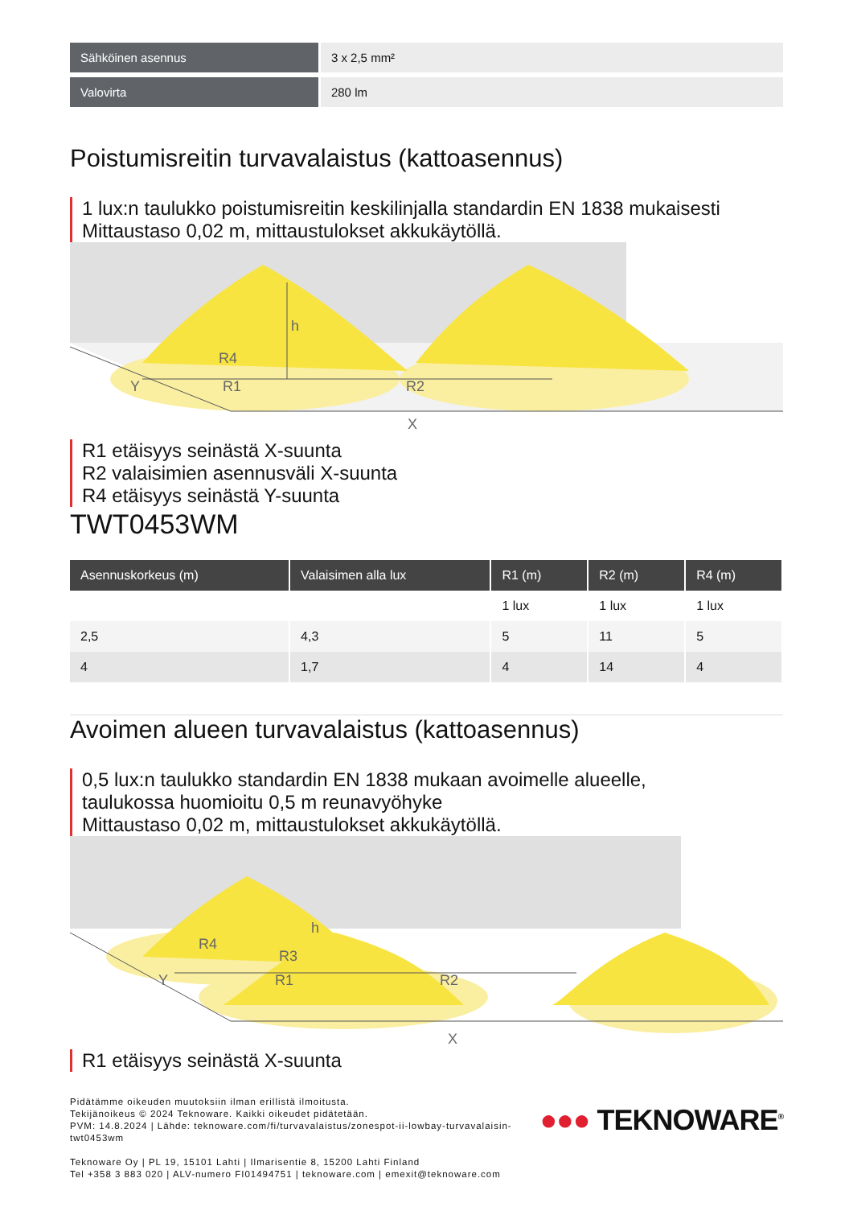| Sähköinen asennus | 3 x 2,5 mm² |
| Valovirta | 280 lm |
Poistumisreitin turvavalaistus (kattoasennus)
1 lux:n taulukko poistumisreitin keskilinjalla standardin EN 1838 mukaisesti
Mittaustaso 0,02 m, mittaustulokset akkukäytöllä.
h
R4
Y
R1
R2
X
R1 etäisyys seinästä X-suunta
R2 valaisimien asennusväli X-suunta
R4 etäisyys seinästä Y-suunta
TWT0453WM
| Asennuskorkeus (m) | Valaisimen alla lux | R1 (m) | R2 (m) | R4 (m) |
| --- | --- | --- | --- | --- |
| | | 1 lux | 1 lux | 1 lux |
| 2,5 | 4,3 | 5 | 11 | 5 |
| 4 | 1,7 | 4 | 14 | 4 |
Avoimen alueen turvavalaistus (kattoasennus)
0,5 lux:n taulukko standardin EN 1838 mukaan avoimelle alueelle,
taulukossa huomioitu 0,5 m reunavyöhyke
Mittaustaso 0,02 m, mittaustulokset akkukäytöllä.
h
R4
R3
Y
R1
R2
X
R1 etäisyys seinästä X-suunta
Pidätämme oikeuden muutoksiin ilman erillistä ilmoitusta.
Tekijänoikeus © 2024 Teknoware. Kaikki oikeudet pidätetään.
PVM: 14.8.2024 | Lähde: teknoware.com/fi/turvavalaistus/zonespot-ii-lowbay-turvavalaisin-
twt0453wm
●●● TEKNOWARE<sup>®</sup>
Teknoware Oy | PL 19, 15101 Lahti | Ilmarisentie 8, 15200 Lahti Finland
Tel +358 3 883 020 | ALV-numero FI01494751 | teknoware.com | emexit@teknoware.com